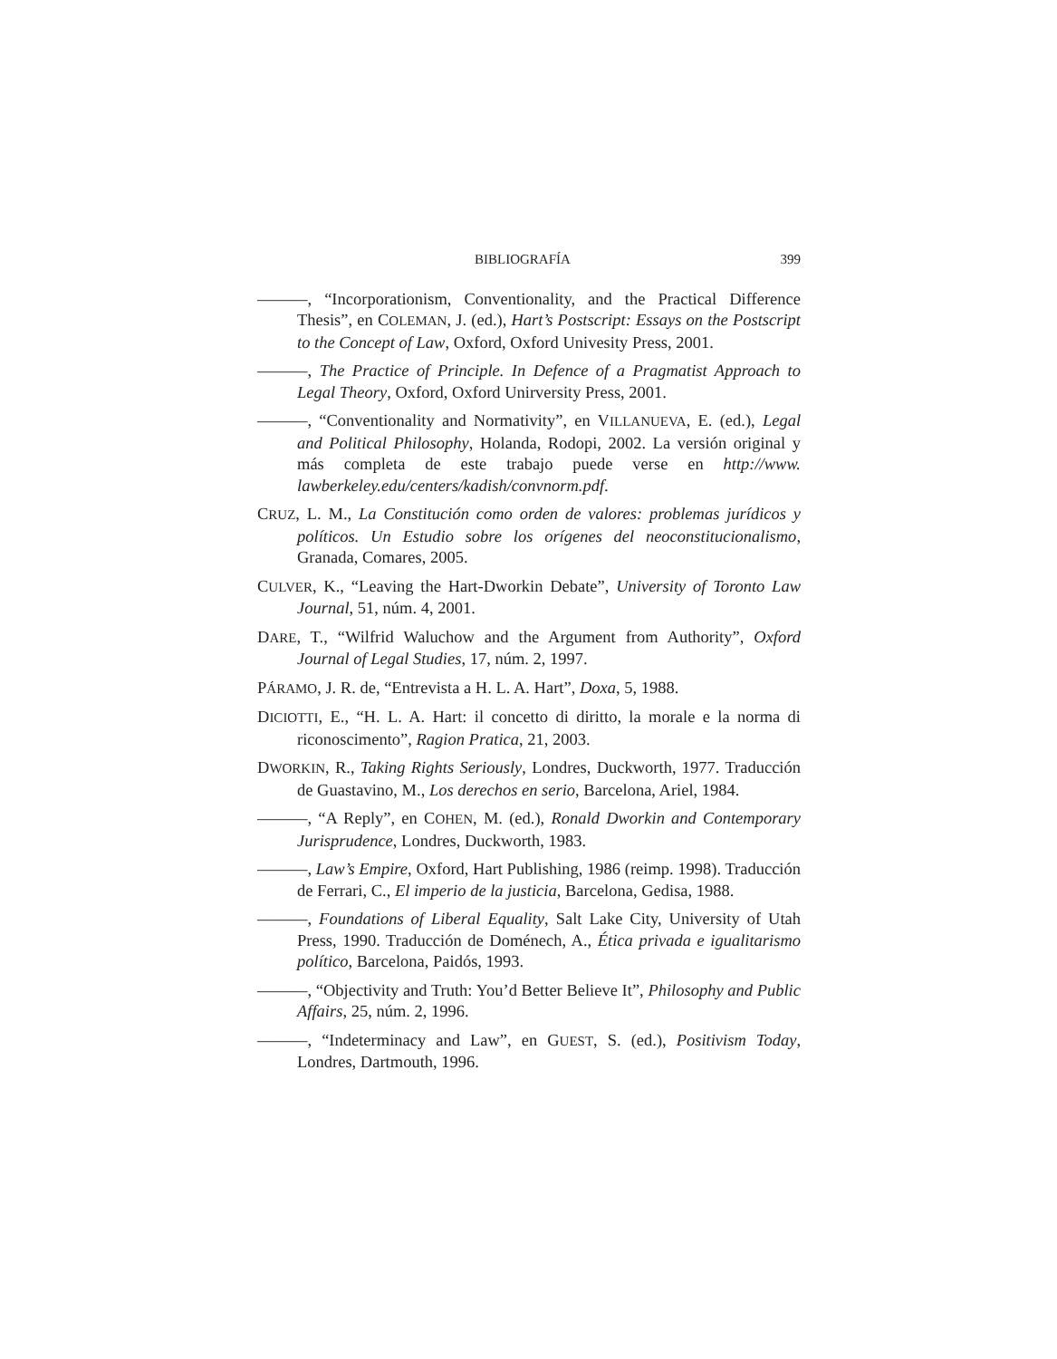BIBLIOGRAFÍA 399
———, “Incorporationism, Conventionality, and the Practical Difference Thesis”, en COLEMAN, J. (ed.), Hart’s Postscript: Essays on the Postscript to the Concept of Law, Oxford, Oxford Univesity Press, 2001.
———, The Practice of Principle. In Defence of a Pragmatist Approach to Legal Theory, Oxford, Oxford Unirversity Press, 2001.
———, “Conventionality and Normativity”, en VILLANUEVA, E. (ed.), Legal and Political Philosophy, Holanda, Rodopi, 2002. La versión original y más completa de este trabajo puede verse en http://www. lawberkeley.edu/centers/kadish/convnorm.pdf.
CRUZ, L. M., La Constitución como orden de valores: problemas jurídicos y políticos. Un Estudio sobre los orígenes del neoconstitucionalismo, Granada, Comares, 2005.
CULVER, K., “Leaving the Hart-Dworkin Debate”, University of Toronto Law Journal, 51, núm. 4, 2001.
DARE, T., “Wilfrid Waluchow and the Argument from Authority”, Oxford Journal of Legal Studies, 17, núm. 2, 1997.
PÁRAMO, J. R. de, “Entrevista a H. L. A. Hart”, Doxa, 5, 1988.
DICIOTTI, E., “H. L. A. Hart: il concetto di diritto, la morale e la norma di riconoscimento”, Ragion Pratica, 21, 2003.
DWORKIN, R., Taking Rights Seriously, Londres, Duckworth, 1977. Traducción de Guastavino, M., Los derechos en serio, Barcelona, Ariel, 1984.
———, “A Reply”, en COHEN, M. (ed.), Ronald Dworkin and Contemporary Jurisprudence, Londres, Duckworth, 1983.
———, Law’s Empire, Oxford, Hart Publishing, 1986 (reimp. 1998). Traducción de Ferrari, C., El imperio de la justicia, Barcelona, Gedisa, 1988.
———, Foundations of Liberal Equality, Salt Lake City, University of Utah Press, 1990. Traducción de Doménech, A., Ética privada e igualitarismo político, Barcelona, Paidós, 1993.
———, “Objectivity and Truth: You’d Better Believe It”, Philosophy and Public Affairs, 25, núm. 2, 1996.
———, “Indeterminacy and Law”, en GUEST, S. (ed.), Positivism Today, Londres, Dartmouth, 1996.